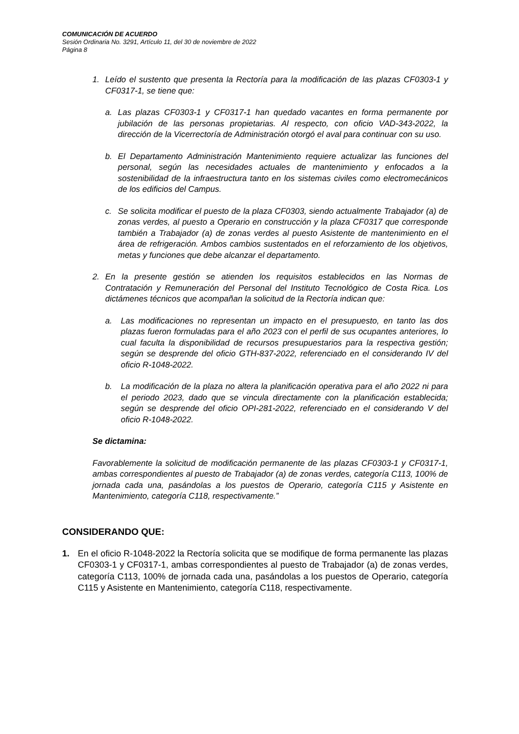COMUNICACIÓN DE ACUERDO
Sesión Ordinaria No. 3291, Artículo 11, del 30 de noviembre de 2022
Página 8
1. Leído el sustento que presenta la Rectoría para la modificación de las plazas CF0303-1 y CF0317-1, se tiene que:
a. Las plazas CF0303-1 y CF0317-1 han quedado vacantes en forma permanente por jubilación de las personas propietarias. Al respecto, con oficio VAD-343-2022, la dirección de la Vicerrectoría de Administración otorgó el aval para continuar con su uso.
b. El Departamento Administración Mantenimiento requiere actualizar las funciones del personal, según las necesidades actuales de mantenimiento y enfocados a la sostenibilidad de la infraestructura tanto en los sistemas civiles como electromecánicos de los edificios del Campus.
c. Se solicita modificar el puesto de la plaza CF0303, siendo actualmente Trabajador (a) de zonas verdes, al puesto a Operario en construcción y la plaza CF0317 que corresponde también a Trabajador (a) de zonas verdes al puesto Asistente de mantenimiento en el área de refrigeración. Ambos cambios sustentados en el reforzamiento de los objetivos, metas y funciones que debe alcanzar el departamento.
2. En la presente gestión se atienden los requisitos establecidos en las Normas de Contratación y Remuneración del Personal del Instituto Tecnológico de Costa Rica. Los dictámenes técnicos que acompañan la solicitud de la Rectoría indican que:
a. Las modificaciones no representan un impacto en el presupuesto, en tanto las dos plazas fueron formuladas para el año 2023 con el perfil de sus ocupantes anteriores, lo cual faculta la disponibilidad de recursos presupuestarios para la respectiva gestión; según se desprende del oficio GTH-837-2022, referenciado en el considerando IV del oficio R-1048-2022.
b. La modificación de la plaza no altera la planificación operativa para el año 2022 ni para el periodo 2023, dado que se vincula directamente con la planificación establecida; según se desprende del oficio OPI-281-2022, referenciado en el considerando V del oficio R-1048-2022.
Se dictamina:
Favorablemente la solicitud de modificación permanente de las plazas CF0303-1 y CF0317-1, ambas correspondientes al puesto de Trabajador (a) de zonas verdes, categoría C113, 100% de jornada cada una, pasándolas a los puestos de Operario, categoría C115 y Asistente en Mantenimiento, categoría C118, respectivamente.”
CONSIDERANDO QUE:
1. En el oficio R-1048-2022 la Rectoría solicita que se modifique de forma permanente las plazas CF0303-1 y CF0317-1, ambas correspondientes al puesto de Trabajador (a) de zonas verdes, categoría C113, 100% de jornada cada una, pasándolas a los puestos de Operario, categoría C115 y Asistente en Mantenimiento, categoría C118, respectivamente.